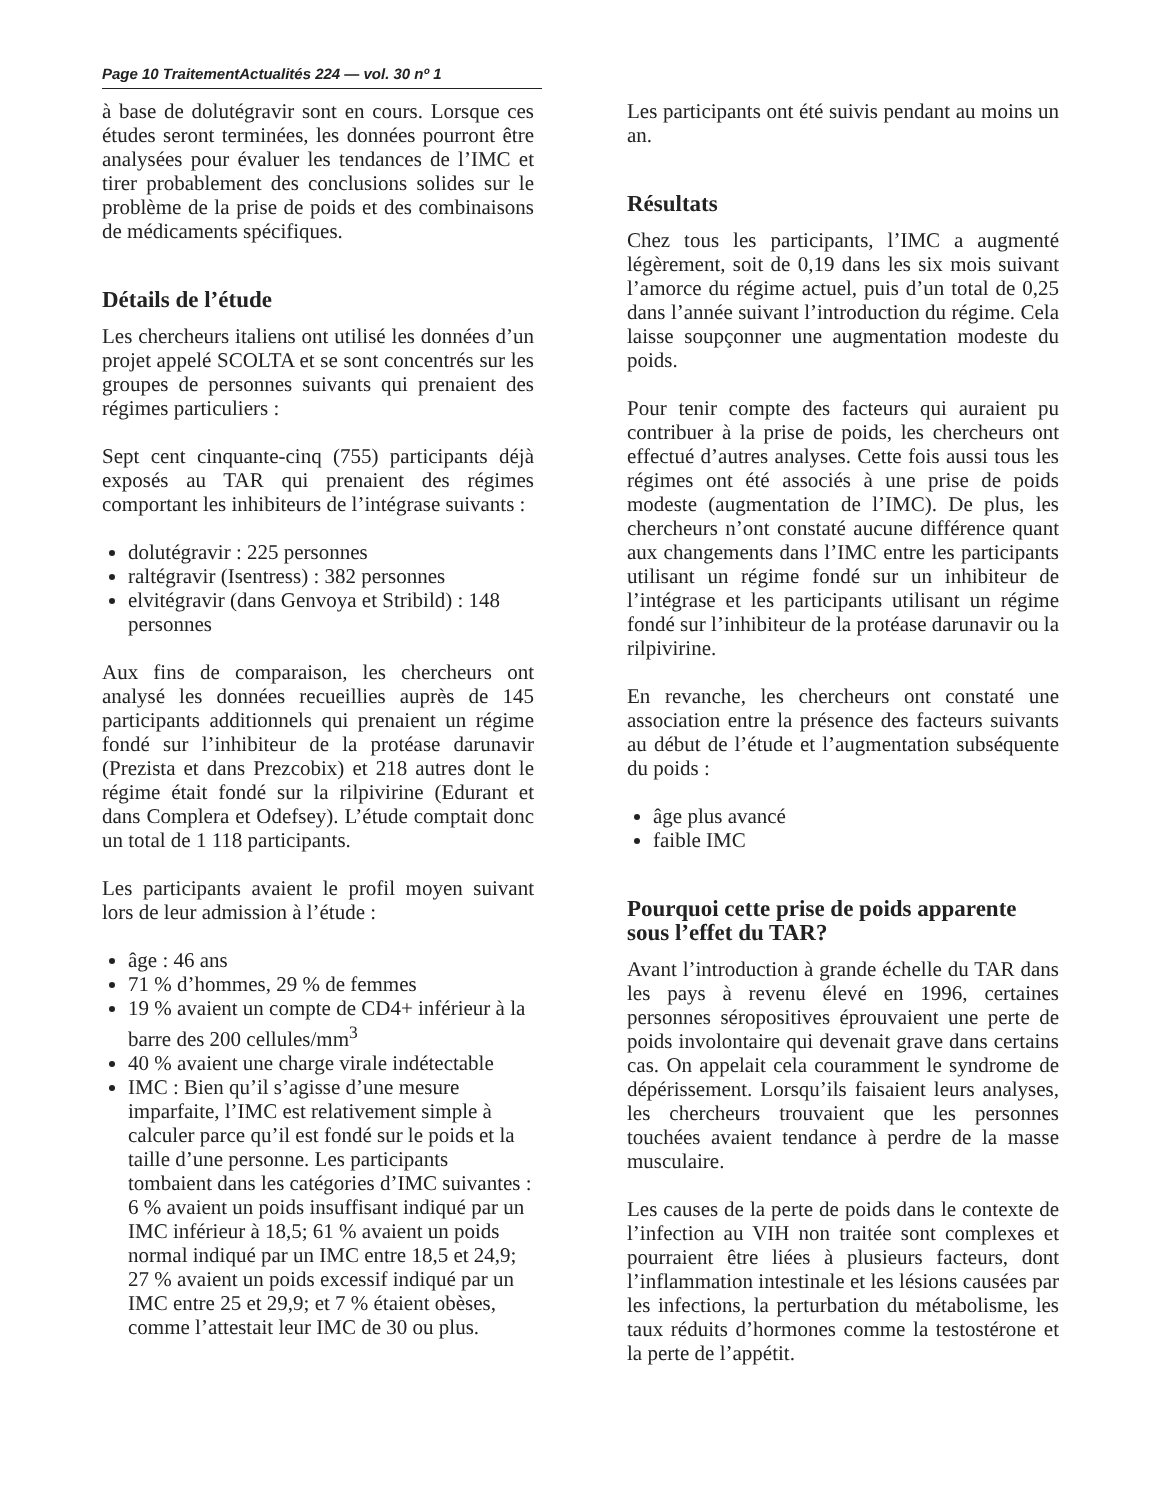Page 10 TraitementActualités 224 — vol. 30 nº 1
à base de dolutégravir sont en cours. Lorsque ces études seront terminées, les données pourront être analysées pour évaluer les tendances de l’IMC et tirer probablement des conclusions solides sur le problème de la prise de poids et des combinaisons de médicaments spécifiques.
Détails de l’étude
Les chercheurs italiens ont utilisé les données d’un projet appelé SCOLTA et se sont concentrés sur les groupes de personnes suivants qui prenaient des régimes particuliers :
Sept cent cinquante-cinq (755) participants déjà exposés au TAR qui prenaient des régimes comportant les inhibiteurs de l’intégrase suivants :
dolutégravir : 225 personnes
raltégravir (Isentress) : 382 personnes
elvitégravir (dans Genvoya et Stribild) : 148 personnes
Aux fins de comparaison, les chercheurs ont analysé les données recueillies auprès de 145 participants additionnels qui prenaient un régime fondé sur l’inhibiteur de la protéase darunavir (Prezista et dans Prezcobix) et 218 autres dont le régime était fondé sur la rilpivirine (Edurant et dans Complera et Odefsey). L’étude comptait donc un total de 1 118 participants.
Les participants avaient le profil moyen suivant lors de leur admission à l’étude :
âge : 46 ans
71 % d’hommes, 29 % de femmes
19 % avaient un compte de CD4+ inférieur à la barre des 200 cellules/mm<sup>3</sup>
40 % avaient une charge virale indétectable
IMC : Bien qu’il s’agisse d’une mesure imparfaite, l’IMC est relativement simple à calculer parce qu’il est fondé sur le poids et la taille d’une personne. Les participants tombaient dans les catégories d’IMC suivantes : 6 % avaient un poids insuffisant indiqué par un IMC inférieur à 18,5; 61 % avaient un poids normal indiqué par un IMC entre 18,5 et 24,9; 27 % avaient un poids excessif indiqué par un IMC entre 25 et 29,9; et 7 % étaient obèses, comme l’attestait leur IMC de 30 ou plus.
Les participants ont été suivis pendant au moins un an.
Résultats
Chez tous les participants, l’IMC a augmenté légèrement, soit de 0,19 dans les six mois suivant l’amorce du régime actuel, puis d’un total de 0,25 dans l’année suivant l’introduction du régime. Cela laisse soupçonner une augmentation modeste du poids.
Pour tenir compte des facteurs qui auraient pu contribuer à la prise de poids, les chercheurs ont effectué d’autres analyses. Cette fois aussi tous les régimes ont été associés à une prise de poids modeste (augmentation de l’IMC). De plus, les chercheurs n’ont constaté aucune différence quant aux changements dans l’IMC entre les participants utilisant un régime fondé sur un inhibiteur de l’intégrase et les participants utilisant un régime fondé sur l’inhibiteur de la protéase darunavir ou la rilpivirine.
En revanche, les chercheurs ont constaté une association entre la présence des facteurs suivants au début de l’étude et l’augmentation subséquente du poids :
âge plus avancé
faible IMC
Pourquoi cette prise de poids apparente sous l’effet du TAR?
Avant l’introduction à grande échelle du TAR dans les pays à revenu élevé en 1996, certaines personnes séropositives éprouvaient une perte de poids involontaire qui devenait grave dans certains cas. On appelait cela couramment le syndrome de dépérissement. Lorsqu’ils faisaient leurs analyses, les chercheurs trouvaient que les personnes touchées avaient tendance à perdre de la masse musculaire.
Les causes de la perte de poids dans le contexte de l’infection au VIH non traitée sont complexes et pourraient être liées à plusieurs facteurs, dont l’inflammation intestinale et les lésions causées par les infections, la perturbation du métabolisme, les taux réduits d’hormones comme la testostérone et la perte de l’appétit.